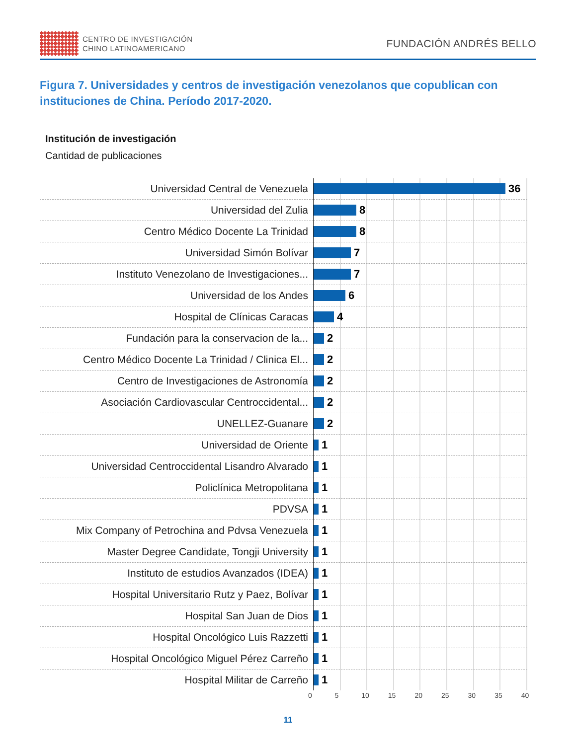CENTRO DE INVESTIGACIÓN
CHINO LATINOAMERICANO
FUNDACIÓN ANDRÉS BELLO
Figura 7. Universidades y centros de investigación venezolanos que copublican con instituciones de China. Período 2017-2020.
Institución de investigación
Cantidad de publicaciones
| Universidad Central de Venezuela | 36 |
| Universidad del Zulia | 8 |
| Centro Médico Docente La Trinidad | 8 |
| Universidad Simón Bolívar | 7 |
| Instituto Venezolano de Investigaciones... | 7 |
| Universidad de los Andes | 6 |
| Hospital de Clínicas Caracas | 4 |
| Fundación para la conservacion de la... | 2 |
| Centro Médico Docente La Trinidad / Clinica El... | 2 |
| Centro de Investigaciones de Astronomía | 2 |
| Asociación Cardiovascular Centroccidental... | 2 |
| UNELLEZ-Guanare | 2 |
| Universidad de Oriente | 1 |
| Universidad Centroccidental Lisandro Alvarado | 1 |
| Policlínica Metropolitana | 1 |
| PDVSA | 1 |
| Mix Company of Petrochina and Pdvsa Venezuela | 1 |
| Master Degree Candidate, Tongji University | 1 |
| Instituto de estudios Avanzados (IDEA) | 1 |
| Hospital Universitario Rutz y Paez, Bolívar | 1 |
| Hospital San Juan de Dios | 1 |
| Hospital Oncológico Luis Razzetti | 1 |
| Hospital Oncológico Miguel Pérez Carreño | 1 |
| Hospital Militar de Carreño | 1 |
0 5 10 15 20 25 30 35 40
11